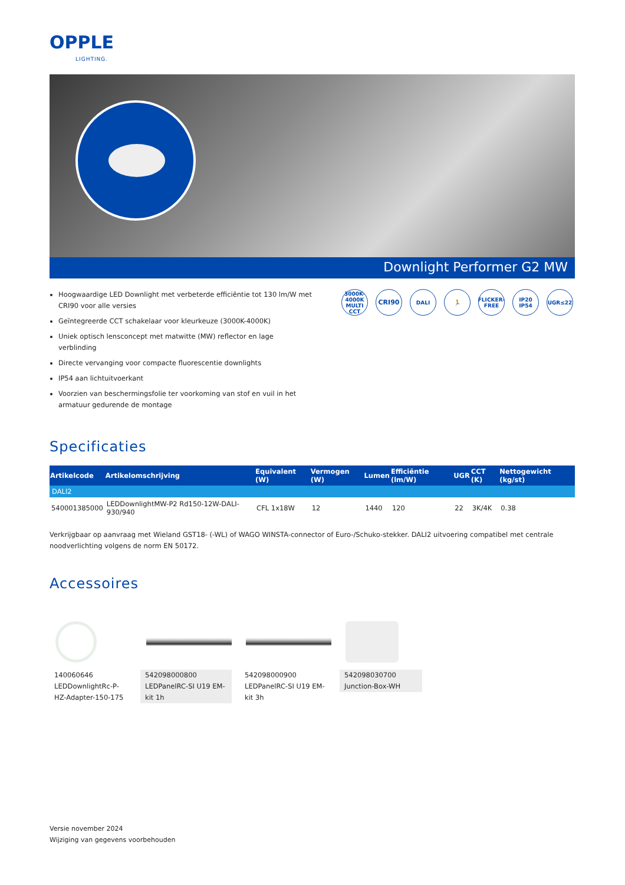OPPLE
LIGHTING.
Downlight Performer G2 MW
Hoogwaardige LED Downlight met verbeterde efficiëntie tot 130 lm/W met CRI90 voor alle versies
Geïntegreerde CCT schakelaar voor kleurkeuze (3000K-4000K)
Uniek optisch lensconcept met matwitte (MW) reflector en lage verblinding
Directe vervanging voor compacte fluorescentie downlights
IP54 aan lichtuitvoerkant
Voorzien van beschermingsfolie ter voorkoming van stof en vuil in het armatuur gedurende de montage
3000K-4000K
MULTI CCT
CRI90
DALI 🏃 FLICKER-FREE
IP20
IP54
UGR≤22
Specificaties
| Artikelcode | Artikelomschrijving | Equivalent (W) | Vermogen (W) | Lumen | Efficiëntie (lm/W) | UGR | CCT (K) | Nettogewicht (kg/st) |
| --- | --- | --- | --- | --- | --- | --- | --- | --- |
| DALI2 | | | | | | | | |
| 540001385000 | LEDDownlightMW-P2 Rd150-12W-DALI-930/940 | CFL 1x18W | 12 | 1440 | 120 | 22 | 3K/4K | 0.38 |
Verkrijgbaar op aanvraag met Wieland GST18- (-WL) of WAGO WINSTA-connector of Euro-/Schuko-stekker. DALI2 uitvoering compatibel met centrale noodverlichting volgens de norm EN 50172.
Accessoires
140060646
LEDDownlightRc-P-HZ-Adapter-150-175
542098000800
LEDPanelRC-SI U19 EM-kit 1h
542098000900
LEDPanelRC-SI U19 EM-kit 3h
542098030700
Junction-Box-WH
Versie november 2024
Wijziging van gegevens voorbehouden